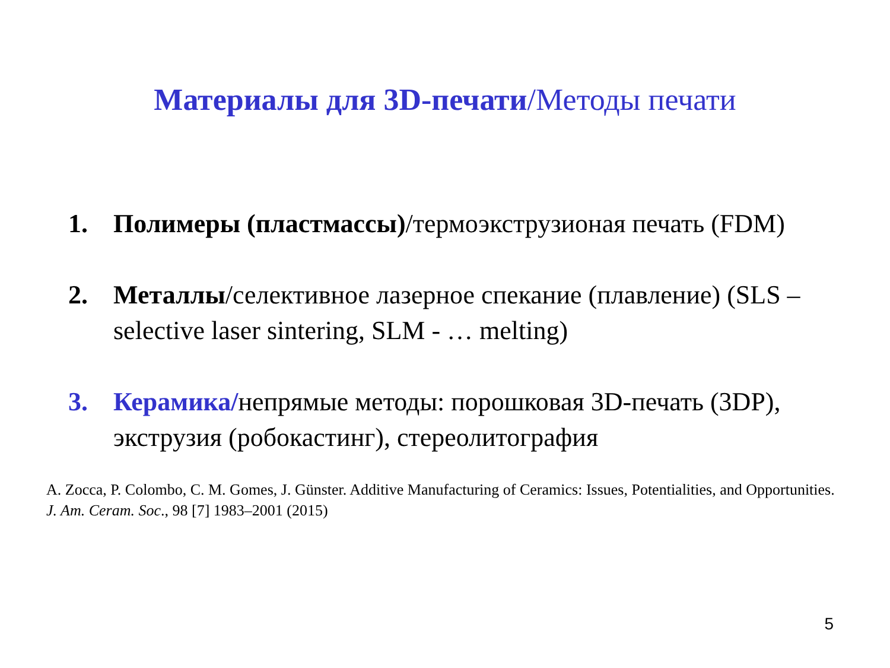Материалы для 3D-печати/Методы печати
1. Полимеры (пластмассы)/термоэкструзионая печать (FDM)
2. Металлы/селективное лазерное спекание (плавление) (SLS – selective laser sintering, SLM - … melting)
3. Керамика/непрямые методы: порошковая 3D-печать (3DP), экструзия (робокастинг), стереолитография
A. Zocca, P. Colombo, C. M. Gomes, J. Günster. Additive Manufacturing of Ceramics: Issues, Potentialities, and Opportunities. J. Am. Ceram. Soc., 98 [7] 1983–2001 (2015)
5